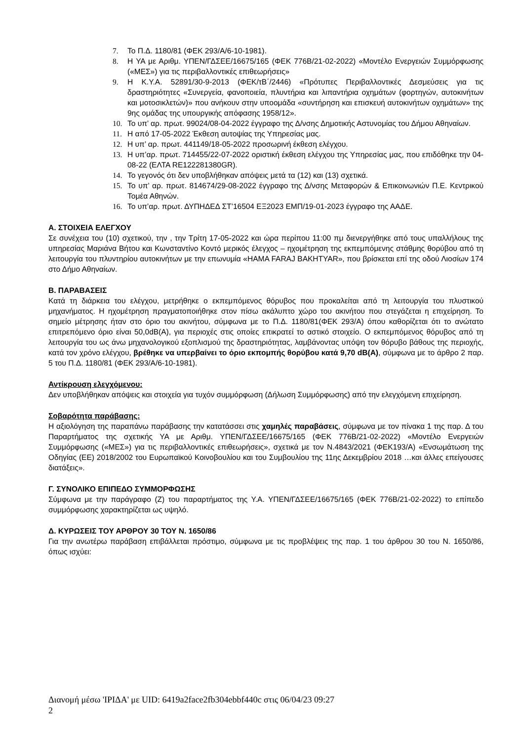7. Το Π.Δ. 1180/81 (ΦΕΚ 293/Α/6-10-1981).
8. Η ΥΑ με Αριθμ. ΥΠΕΝ/ΓΔΣΕΕ/16675/165 (ΦΕΚ 776Β/21-02-2022) «Μοντέλο Ενεργειών Συμμόρφωσης («ΜΕΣ») για τις περιβαλλοντικές επιθεωρήσεις»
9. Η Κ.Υ.Α. 52891/30-9-2013 (ΦΕΚ/τΒ΄/2446) «Πρότυπες Περιβαλλοντικές Δεσμεύσεις για τις δραστηριότητες «Συνεργεία, φανοποιεία, πλυντήρια και λιπαντήρια οχημάτων (φορτηγών, αυτοκινήτων και μοτοσικλετών)» που ανήκουν στην υποομάδα «συντήρηση και επισκευή αυτοκινήτων οχημάτων» της 9ης ομάδας της υπουργικής απόφασης 1958/12».
10. Το υπ’ αρ. πρωτ. 99024/08-04-2022 έγγραφο της Δ/νσης Δημοτικής Αστυνομίας του Δήμου Αθηναίων.
11. Η από 17-05-2022 Έκθεση αυτοψίας της Υπηρεσίας μας.
12. Η υπ’ αρ. πρωτ. 441149/18-05-2022 προσωρινή έκθεση ελέγχου.
13. Η υπ’αρ. πρωτ. 714455/22-07-2022 οριστική έκθεση ελέγχου της Υπηρεσίας μας, που επιδόθηκε την 04-08-22 (ΕΛΤΑ RE122281380GR).
14. Το γεγονός ότι δεν υποβλήθηκαν απόψεις μετά τα (12) και (13) σχετικά.
15. Το υπ’ αρ. πρωτ. 814674/29-08-2022 έγγραφο της Δ/νσης Μεταφορών & Επικοινωνιών Π.Ε. Κεντρικού Τομέα Αθηνών.
16. Το υπ’αρ. πρωτ. ΔΥΠΗΔΕΔ ΣΤ’16504 ΕΞ2023 ΕΜΠ/19-01-2023 έγγραφο της ΑΑΔΕ.
Α. ΣΤΟΙΧΕΙΑ ΕΛΕΓΧΟΥ
Σε συνέχεια του (10) σχετικού, την , την Τρίτη 17-05-2022 και ώρα περίπου 11:00 πμ διενεργήθηκε από τους υπαλλήλους της υπηρεσίας Μαριάνα Βήτου και Κωνσταντίνο Κοντό μερικός έλεγχος – ηχομέτρηση της εκπεμπόμενης στάθμης θορύβου από τη λειτουργία του πλυντηρίου αυτοκινήτων με την επωνυμία «HAMA FARAJ BAKHTYAR», που βρίσκεται επί της οδού Λιοσίων 174 στο Δήμο Αθηναίων.
Β. ΠΑΡΑΒΑΣΕΙΣ
Κατά τη διάρκεια του ελέγχου, μετρήθηκε ο εκπεμπόμενος θόρυβος που προκαλείται από τη λειτουργία του πλυστικού μηχανήματος. Η ηχομέτρηση πραγματοποιήθηκε στον πίσω ακάλυπτο χώρο του ακινήτου που στεγάζεται η επιχείρηση. Το σημείο μέτρησης ήταν στο όριο του ακινήτου, σύμφωνα με το Π.Δ. 1180/81(ΦΕΚ 293/Α) όπου καθορίζεται ότι το ανώτατο επιτρεπόμενο όριο είναι 50,0dB(A), για περιοχές στις οποίες επικρατεί το αστικό στοιχείο. Ο εκπεμπόμενος θόρυβος από τη λειτουργία του ως άνω μηχανολογικού εξοπλισμού της δραστηριότητας, λαμβάνοντας υπόψη τον θόρυβο βάθους της περιοχής, κατά τον χρόνο ελέγχου, βρέθηκε να υπερβαίνει το όριο εκπομπής θορύβου κατά 9,70 dB(A), σύμφωνα με το άρθρο 2 παρ. 5 του Π.Δ. 1180/81 (ΦΕΚ 293/Α/6-10-1981).
Αντίκρουση ελεγχόμενου:
Δεν υποβλήθηκαν απόψεις και στοιχεία για τυχόν συμμόρφωση (Δήλωση Συμμόρφωσης) από την ελεγχόμενη επιχείρηση.
Σοβαρότητα παράβασης:
Η αξιολόγηση της παραπάνω παράβασης την κατατάσσει στις χαμηλές παραβάσεις, σύμφωνα με τον πίνακα 1 της παρ. Δ του Παραρτήματος της σχετικής ΥΑ με Αριθμ. ΥΠΕΝ/ΓΔΣΕΕ/16675/165 (ΦΕΚ 776Β/21-02-2022) «Μοντέλο Ενεργειών Συμμόρφωσης («ΜΕΣ») για τις περιβαλλοντικές επιθεωρήσεις», σχετικά με τον Ν.4843/2021 (ΦΕΚ193/Α) «Ενσωμάτωση της Οδηγίας (ΕΕ) 2018/2002 του Ευρωπαϊκού Κοινοβουλίου και του Συμβουλίου της 11ης Δεκεμβρίου 2018 …και άλλες επείγουσες διατάξεις».
Γ. ΣΥΝΟΛΙΚΟ ΕΠΙΠΕΔΟ ΣΥΜΜΟΡΦΩΣΗΣ
Σύμφωνα με την παράγραφο (Ζ) του παραρτήματος της Υ.Α. ΥΠΕΝ/ΓΔΣΕΕ/16675/165 (ΦΕΚ 776Β/21-02-2022) το επίπεδο συμμόρφωσης χαρακτηρίζεται ως υψηλό.
Δ. ΚΥΡΩΣΕΙΣ ΤΟΥ ΑΡΘΡΟΥ 30 ΤΟΥ Ν. 1650/86
Για την ανωτέρω παράβαση επιβάλλεται πρόστιμο, σύμφωνα με τις προβλέψεις της παρ. 1 του άρθρου 30 του Ν. 1650/86, όπως ισχύει:
Διανομή μέσω 'ΙΡΙΔΑ' με UID: 6419a2face2fb304ebbf440c στις 06/04/23 09:27
2